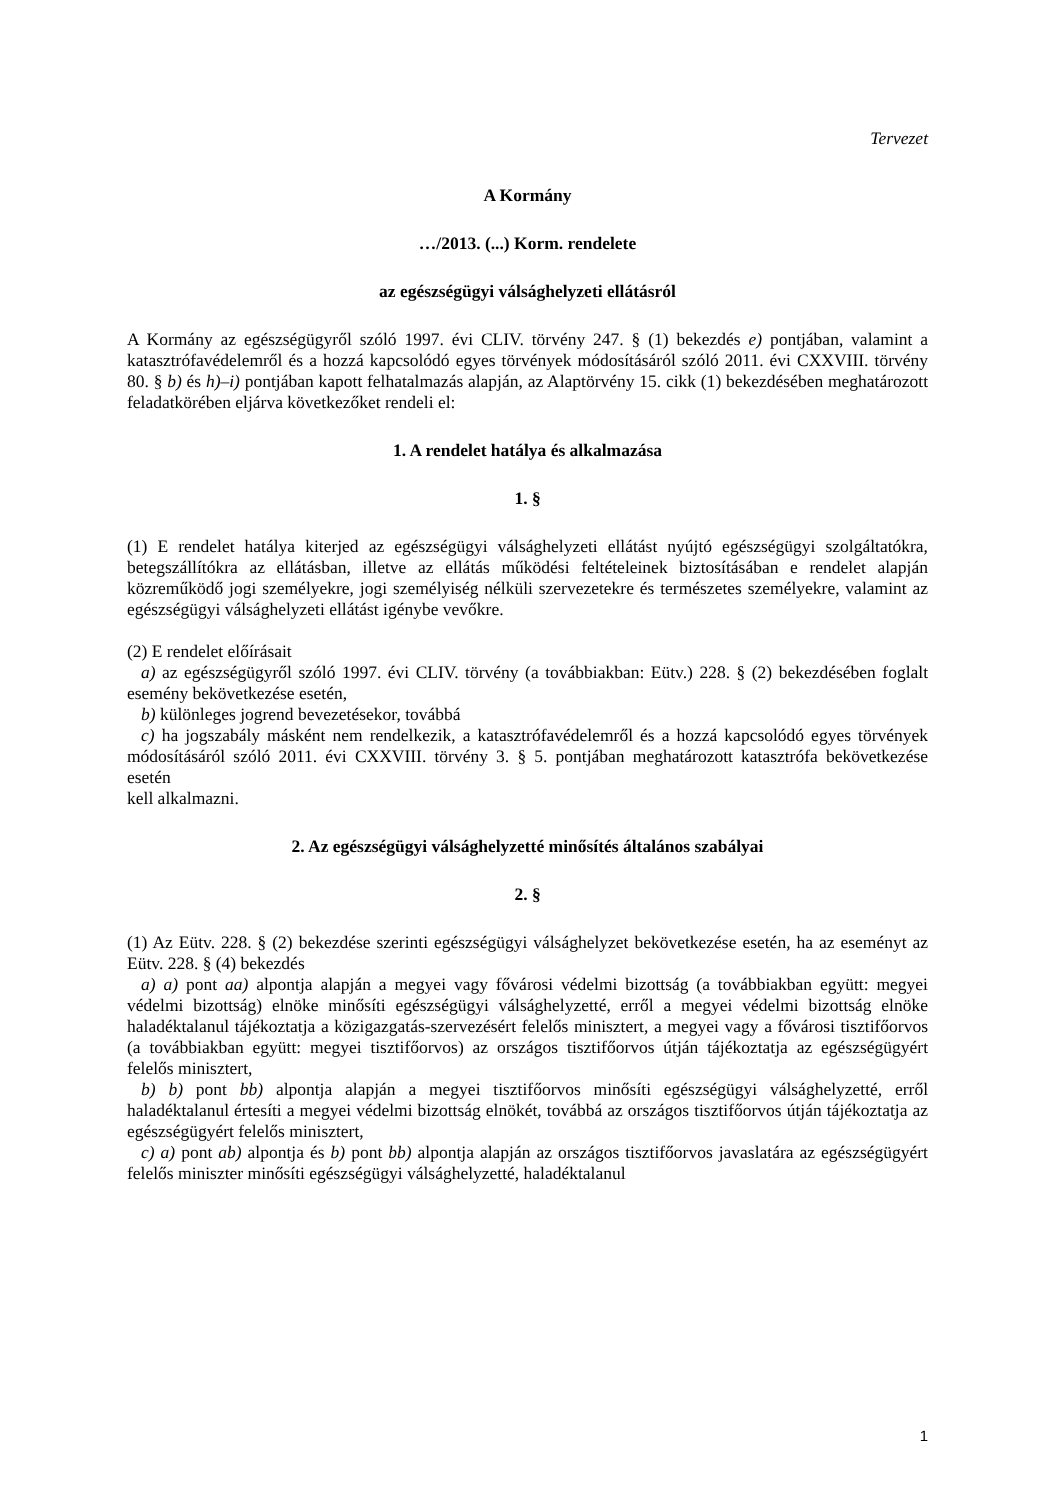Tervezet
A Kormány
…/2013. (...) Korm. rendelete
az egészségügyi válsághelyzeti ellátásról
A Kormány az egészségügyről szóló 1997. évi CLIV. törvény 247. § (1) bekezdés e) pontjában, valamint a katasztrófavédelemről és a hozzá kapcsolódó egyes törvények módosításáról szóló 2011. évi CXXVIII. törvény 80. § b) és h)–i) pontjában kapott felhatalmazás alapján, az Alaptörvény 15. cikk (1) bekezdésében meghatározott feladatkörében eljárva következőket rendeli el:
1. A rendelet hatálya és alkalmazása
1. §
(1) E rendelet hatálya kiterjed az egészségügyi válsághelyzeti ellátást nyújtó egészségügyi szolgáltatókra, betegszállítókra az ellátásban, illetve az ellátás működési feltételeinek biztosításában e rendelet alapján közreműködő jogi személyekre, jogi személyiség nélküli szervezetekre és természetes személyekre, valamint az egészségügyi válsághelyzeti ellátást igénybe vevőkre.
(2) E rendelet előírásait
a) az egészségügyről szóló 1997. évi CLIV. törvény (a továbbiakban: Eütv.) 228. § (2) bekezdésében foglalt esemény bekövetkezése esetén,
b) különleges jogrend bevezetésekor, továbbá
c) ha jogszabály másként nem rendelkezik, a katasztrófavédelemről és a hozzá kapcsolódó egyes törvények módosításáról szóló 2011. évi CXXVIII. törvény 3. § 5. pontjában meghatározott katasztrófa bekövetkezése esetén
kell alkalmazni.
2. Az egészségügyi válsághelyzetté minősítés általános szabályai
2. §
(1) Az Eütv. 228. § (2) bekezdése szerinti egészségügyi válsághelyzet bekövetkezése esetén, ha az eseményt az Eütv. 228. § (4) bekezdés
a) a) pont aa) alpontja alapján a megyei vagy fővárosi védelmi bizottság (a továbbiakban együtt: megyei védelmi bizottság) elnöke minősíti egészségügyi válsághelyzetté, erről a megyei védelmi bizottság elnöke haladéktalanul tájékoztatja a közigazgatás-szervezésért felelős minisztert, a megyei vagy a fővárosi tisztifőorvos (a továbbiakban együtt: megyei tisztifőorvos) az országos tisztifőorvos útján tájékoztatja az egészségügyért felelős minisztert,
b) b) pont bb) alpontja alapján a megyei tisztifőorvos minősíti egészségügyi válsághelyzetté, erről haladéktalanul értesíti a megyei védelmi bizottság elnökét, továbbá az országos tisztifőorvos útján tájékoztatja az egészségügyért felelős minisztert,
c) a) pont ab) alpontja és b) pont bb) alpontja alapján az országos tisztifőorvos javaslatára az egészségügyért felelős miniszter minősíti egészségügyi válsághelyzetté, haladéktalanul
1